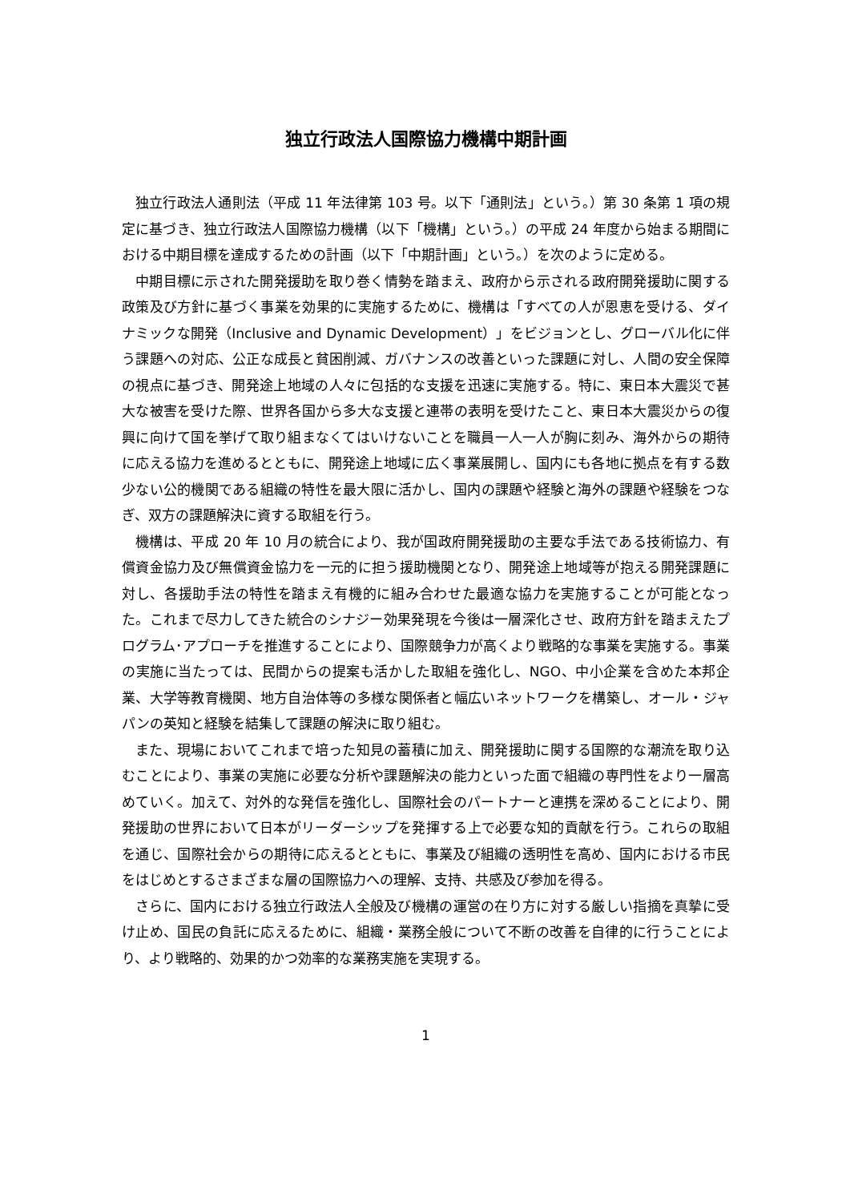独立行政法人国際協力機構中期計画
独立行政法人通則法（平成 11 年法律第 103 号。以下「通則法」という。）第 30 条第 1 項の規定に基づき、独立行政法人国際協力機構（以下「機構」という。）の平成 24 年度から始まる期間における中期目標を達成するための計画（以下「中期計画」という。）を次のように定める。
中期目標に示された開発援助を取り巻く情勢を踏まえ、政府から示される政府開発援助に関する政策及び方針に基づく事業を効果的に実施するために、機構は「すべての人が恩恵を受ける、ダイナミックな開発（Inclusive and Dynamic Development）」をビジョンとし、グローバル化に伴う課題への対応、公正な成長と貧困削減、ガバナンスの改善といった課題に対し、人間の安全保障の視点に基づき、開発途上地域の人々に包括的な支援を迅速に実施する。特に、東日本大震災で甚大な被害を受けた際、世界各国から多大な支援と連帯の表明を受けたこと、東日本大震災からの復興に向けて国を挙げて取り組まなくてはいけないことを職員一人一人が胸に刻み、海外からの期待に応える協力を進めるとともに、開発途上地域に広く事業展開し、国内にも各地に拠点を有する数少ない公的機関である組織の特性を最大限に活かし、国内の課題や経験と海外の課題や経験をつなぎ、双方の課題解決に資する取組を行う。
機構は、平成 20 年 10 月の統合により、我が国政府開発援助の主要な手法である技術協力、有償資金協力及び無償資金協力を一元的に担う援助機関となり、開発途上地域等が抱える開発課題に対し、各援助手法の特性を踏まえ有機的に組み合わせた最適な協力を実施することが可能となった。これまで尽力してきた統合のシナジー効果発現を今後は一層深化させ、政府方針を踏まえたプログラム･アプローチを推進することにより、国際競争力が高くより戦略的な事業を実施する。事業の実施に当たっては、民間からの提案も活かした取組を強化し、NGO、中小企業を含めた本邦企業、大学等教育機関、地方自治体等の多様な関係者と幅広いネットワークを構築し、オール・ジャパンの英知と経験を結集して課題の解決に取り組む。
また、現場においてこれまで培った知見の蓄積に加え、開発援助に関する国際的な潮流を取り込むことにより、事業の実施に必要な分析や課題解決の能力といった面で組織の専門性をより一層高めていく。加えて、対外的な発信を強化し、国際社会のパートナーと連携を深めることにより、開発援助の世界において日本がリーダーシップを発揮する上で必要な知的貢献を行う。これらの取組を通じ、国際社会からの期待に応えるとともに、事業及び組織の透明性を高め、国内における市民をはじめとするさまざまな層の国際協力への理解、支持、共感及び参加を得る。
さらに、国内における独立行政法人全般及び機構の運営の在り方に対する厳しい指摘を真摯に受け止め、国民の負託に応えるために、組織・業務全般について不断の改善を自律的に行うことにより、より戦略的、効果的かつ効率的な業務実施を実現する。
1